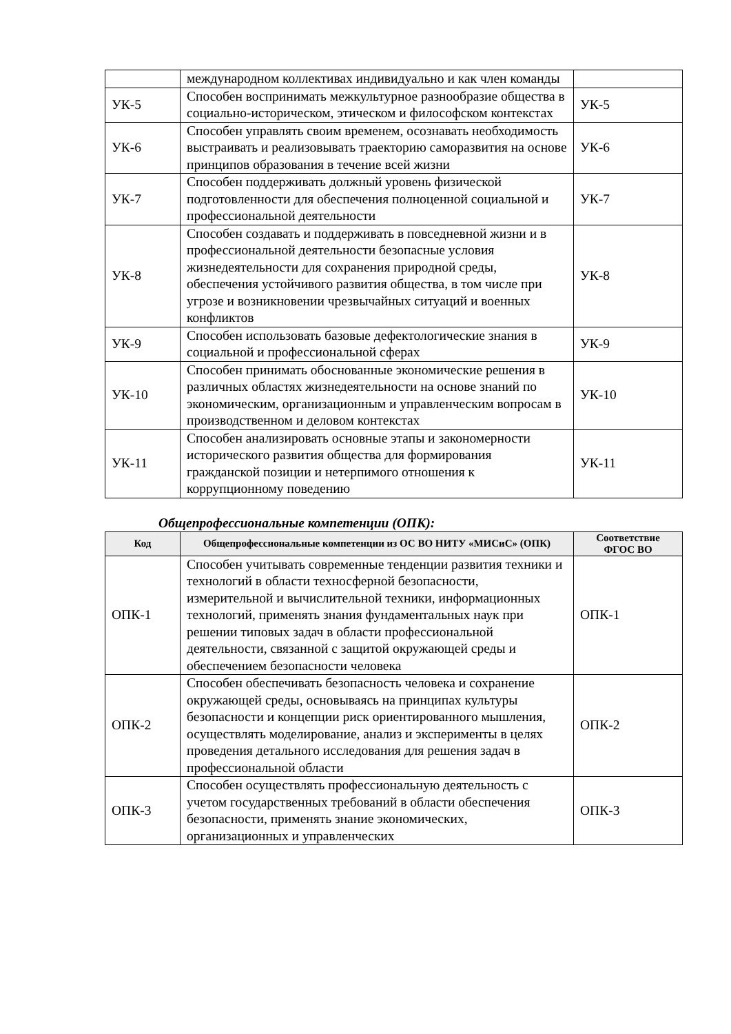| | международном коллективах индивидуально и как член команды | |
| УК-5 | Способен воспринимать межкультурное разнообразие общества в социально-историческом, этическом и философском контекстах | УК-5 |
| УК-6 | Способен управлять своим временем, осознавать необходимость выстраивать и реализовывать траекторию саморазвития на основе принципов образования в течение всей жизни | УК-6 |
| УК-7 | Способен поддерживать должный уровень физической подготовленности для обеспечения полноценной социальной и профессиональной деятельности | УК-7 |
| УК-8 | Способен создавать и поддерживать в повседневной жизни и в профессиональной деятельности безопасные условия жизнедеятельности для сохранения природной среды, обеспечения устойчивого развития общества, в том числе при угрозе и возникновении чрезвычайных ситуаций и военных конфликтов | УК-8 |
| УК-9 | Способен использовать базовые дефектологические знания в социальной и профессиональной сферах | УК-9 |
| УК-10 | Способен принимать обоснованные экономические решения в различных областях жизнедеятельности на основе знаний по экономическим, организационным и управленческим вопросам в производственном и деловом контекстах | УК-10 |
| УК-11 | Способен анализировать основные этапы и закономерности исторического развития общества для формирования гражданской позиции и нетерпимого отношения к коррупционному поведению | УК-11 |
Общепрофессиональные компетенции (ОПК):
| Код | Общепрофессиональные компетенции из ОС ВО НИТУ «МИСиС» (ОПК) | Соответствие ФГОС ВО |
| --- | --- | --- |
| ОПК-1 | Способен учитывать современные тенденции развития техники и технологий в области техносферной безопасности, измерительной и вычислительной техники, информационных технологий, применять знания фундаментальных наук при решении типовых задач в области профессиональной деятельности, связанной с защитой окружающей среды и обеспечением безопасности человека | ОПК-1 |
| ОПК-2 | Способен обеспечивать безопасность человека и сохранение окружающей среды, основываясь на принципах культуры безопасности и концепции риск ориентированного мышления, осуществлять моделирование, анализ и эксперименты в целях проведения детального исследования для решения задач в профессиональной области | ОПК-2 |
| ОПК-3 | Способен осуществлять профессиональную деятельность с учетом государственных требований в области обеспечения безопасности, применять знание экономических, организационных и управленческих | ОПК-3 |